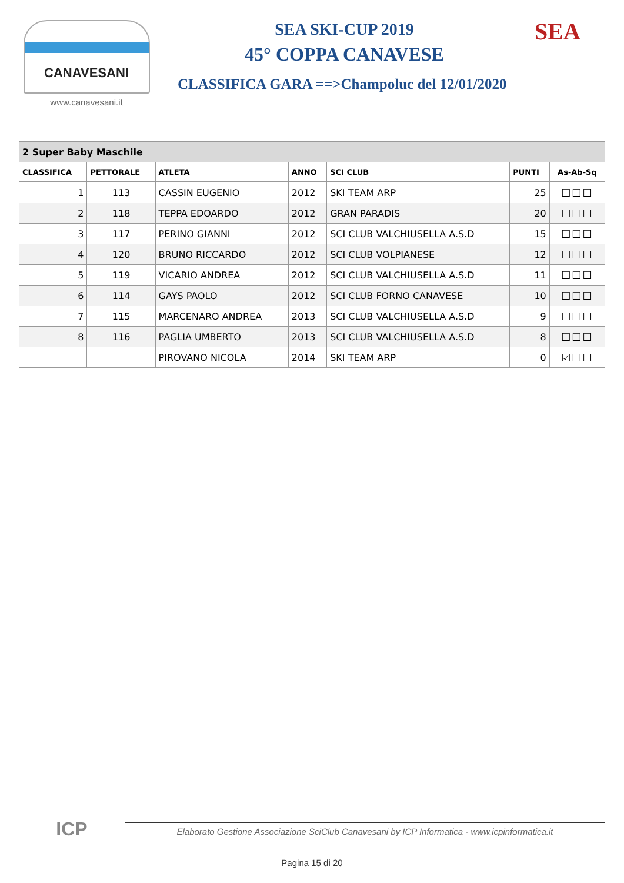CANAVESANI
www.canavesani.it
SEA SKI-CUP 2019
45° COPPA CANAVESE
CLASSIFICA GARA ==>Champoluc del 12/01/2020
SEA
| 2 Super Baby Maschile | | | | | | |
| CLASSIFICA | PETTORALE | ATLETA | ANNO | SCI CLUB | PUNTI | As-Ab-Sq |
| 1 | 113 | CASSIN EUGENIO | 2012 | SKI TEAM ARP | 25 | ☐☐☐ |
| 2 | 118 | TEPPA EDOARDO | 2012 | GRAN PARADIS | 20 | ☐☐☐ |
| 3 | 117 | PERINO GIANNI | 2012 | SCI CLUB VALCHIUSELLA A.S.D | 15 | ☐☐☐ |
| 4 | 120 | BRUNO RICCARDO | 2012 | SCI CLUB VOLPIANESE | 12 | ☐☐☐ |
| 5 | 119 | VICARIO ANDREA | 2012 | SCI CLUB VALCHIUSELLA A.S.D | 11 | ☐☐☐ |
| 6 | 114 | GAYS PAOLO | 2012 | SCI CLUB FORNO CANAVESE | 10 | ☐☐☐ |
| 7 | 115 | MARCENARO ANDREA | 2013 | SCI CLUB VALCHIUSELLA A.S.D | 9 | ☐☐☐ |
| 8 | 116 | PAGLIA UMBERTO | 2013 | SCI CLUB VALCHIUSELLA A.S.D | 8 | ☐☐☐ |
| | | PIROVANO NICOLA | 2014 | SKI TEAM ARP | 0 | ☑☐☐ |
ICP
Elaborato Gestione Associazione SciClub Canavesani by ICP Informatica - www.icpinformatica.it
Pagina 15 di 20